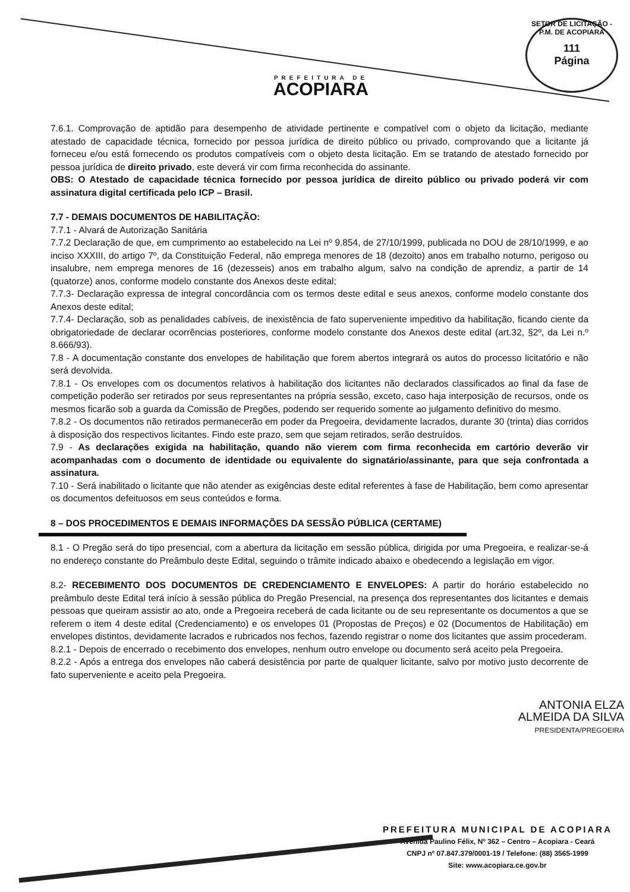PREFEITURA DE
ACOPIARA
SETOR DE LICITAÇÃO - P.M. DE ACOPIARA
111
Página
7.6.1. Comprovação de aptidão para desempenho de atividade pertinente e compatível com o objeto da licitação, mediante atestado de capacidade técnica, fornecido por pessoa jurídica de direito público ou privado, comprovando que a licitante já forneceu e/ou está fornecendo os produtos compatíveis com o objeto desta licitação. Em se tratando de atestado fornecido por pessoa jurídica de direito privado, este deverá vir com firma reconhecida do assinante.
OBS: O Atestado de capacidade técnica fornecido por pessoa jurídica de direito público ou privado poderá vir com assinatura digital certificada pelo ICP – Brasil.
7.7 - DEMAIS DOCUMENTOS DE HABILITAÇÃO:
7.7.1 - Alvará de Autorização Sanitária
7.7.2 Declaração de que, em cumprimento ao estabelecido na Lei nº 9.854, de 27/10/1999, publicada no DOU de 28/10/1999, e ao inciso XXXIII, do artigo 7º, da Constituição Federal, não emprega menores de 18 (dezoito) anos em trabalho noturno, perigoso ou insalubre, nem emprega menores de 16 (dezesseis) anos em trabalho algum, salvo na condição de aprendiz, a partir de 14 (quatorze) anos, conforme modelo constante dos Anexos deste edital;
7.7.3- Declaração expressa de integral concordância com os termos deste edital e seus anexos, conforme modelo constante dos Anexos deste edital;
7.7.4- Declaração, sob as penalidades cabíveis, de inexistência de fato superveniente impeditivo da habilitação, ficando ciente da obrigatoriedade de declarar ocorrências posteriores, conforme modelo constante dos Anexos deste edital (art.32, §2º, da Lei n.º 8.666/93).
7.8 - A documentação constante dos envelopes de habilitação que forem abertos integrará os autos do processo licitatório e não será devolvida.
7.8.1 - Os envelopes com os documentos relativos à habilitação dos licitantes não declarados classificados ao final da fase de competição poderão ser retirados por seus representantes na própria sessão, exceto, caso haja interposição de recursos, onde os mesmos ficarão sob a guarda da Comissão de Pregões, podendo ser requerido somente ao julgamento definitivo do mesmo.
7.8.2 - Os documentos não retirados permanecerão em poder da Pregoeira, devidamente lacrados, durante 30 (trinta) dias corridos à disposição dos respectivos licitantes. Findo este prazo, sem que sejam retirados, serão destruídos.
7.9 - As declarações exigida na habilitação, quando não vierem com firma reconhecida em cartório deverão vir acompanhadas com o documento de identidade ou equivalente do signatário/assinante, para que seja confrontada a assinatura.
7.10 - Será inabilitado o licitante que não atender as exigências deste edital referentes à fase de Habilitação, bem como apresentar os documentos defeituosos em seus conteúdos e forma.
8 – DOS PROCEDIMENTOS E DEMAIS INFORMAÇÕES DA SESSÃO PÚBLICA (CERTAME)
8.1 - O Pregão será do tipo presencial, com a abertura da licitação em sessão pública, dirigida por uma Pregoeira, e realizar-se-á no endereço constante do Preâmbulo deste Edital, seguindo o trâmite indicado abaixo e obedecendo a legislação em vigor.
8.2- RECEBIMENTO DOS DOCUMENTOS DE CREDENCIAMENTO E ENVELOPES: A partir do horário estabelecido no preâmbulo deste Edital terá início à sessão pública do Pregão Presencial, na presença dos representantes dos licitantes e demais pessoas que queiram assistir ao ato, onde a Pregoeira receberá de cada licitante ou de seu representante os documentos a que se referem o item 4 deste edital (Credenciamento) e os envelopes 01 (Propostas de Preços) e 02 (Documentos de Habilitação) em envelopes distintos, devidamente lacrados e rubricados nos fechos, fazendo registrar o nome dos licitantes que assim procederam.
8.2.1 - Depois de encerrado o recebimento dos envelopes, nenhum outro envelope ou documento será aceito pela Pregoeira.
8.2.2 - Após a entrega dos envelopes não caberá desistência por parte de qualquer licitante, salvo por motivo justo decorrente de fato superveniente e aceito pela Pregoeira.
ANTONIA ELZA
ALMEIDA DA SILVA
PRESIDENTA/PREGOEIRA
PREFEITURA MUNICIPAL DE ACOPIARA
Avenida Paulino Félix, Nº 362 – Centro – Acopiara - Ceará
CNPJ nº 07.847.379/0001-19 / Telefone: (88) 3565-1999
Site: www.acopiara.ce.gov.br